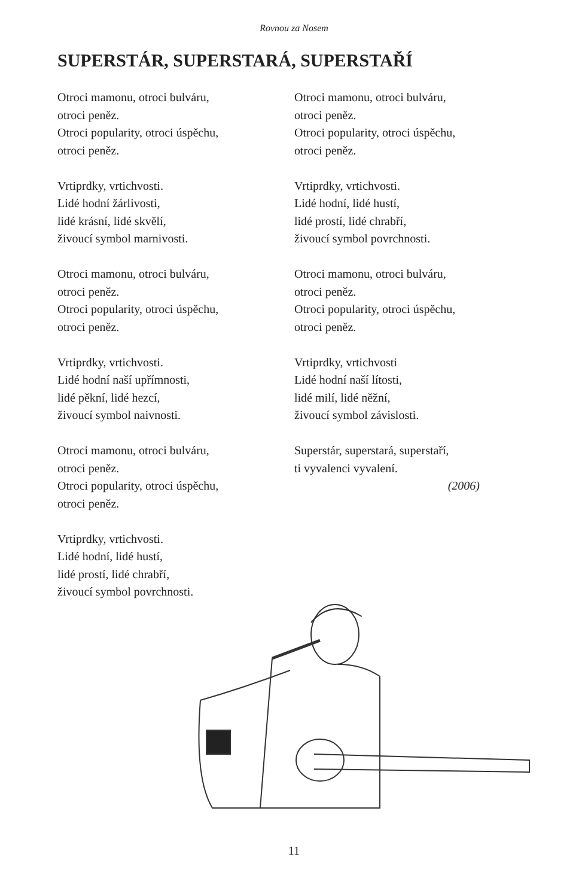Rovnou za Nosem
SUPERSTÁR, SUPERSTARÁ, SUPERSTAŘÍ
Otroci mamonu, otroci bulváru,
otroci peněz.
Otroci popularity, otroci úspěchu,
otroci peněz.
Vrtiprdky, vrtichvosti.
Lidé hodní žárlivosti,
lidé krásní, lidé skvělí,
živoucí symbol marnivosti.
Otroci mamonu, otroci bulváru,
otroci peněz.
Otroci popularity, otroci úspěchu,
otroci peněz.
Vrtiprdky, vrtichvosti.
Lidé hodní naší upřímnosti,
lidé pěkní, lidé hezcí,
živoucí symbol naivnosti.
Otroci mamonu, otroci bulváru,
otroci peněz.
Otroci popularity, otroci úspěchu,
otroci peněz.
Vrtiprdky, vrtichvosti.
Lidé hodní, lidé hustí,
lidé prostí, lidé chrabří,
živoucí symbol povrchnosti.
Otroci mamonu, otroci bulváru,
otroci peněz.
Otroci popularity, otroci úspěchu,
otroci peněz.
Vrtiprdky, vrtichvosti.
Lidé hodní, lidé hustí,
lidé prostí, lidé chrabří,
živoucí symbol povrchnosti.
Otroci mamonu, otroci bulváru,
otroci peněz.
Otroci popularity, otroci úspěchu,
otroci peněz.
Vrtiprdky, vrtichvosti
Lidé hodní naší lítosti,
lidé milí, lidé něžní,
živoucí symbol závislosti.
Superstár, superstará, superstaří,
ti vyvalenci vyvalení.
(2006)
11